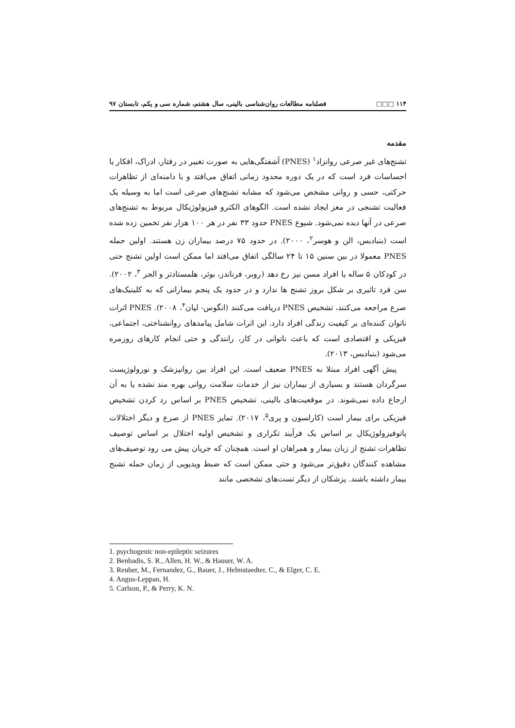۱۱۴ □□□ فصلنامه مطالعات روان‌شناسی بالینی، سال هشتم، شماره سی و یکم، تابستان ۹۷
مقدمه
تشنج‌های غیر صرعی روانزاد<sup>۱</sup> (PNES) آشفتگی‌هایی به صورت تغییر در رفتار، ادراک، افکار یا احساسات فرد است که در یک دوره محدود زمانی اتفاق می‌افتد و با دامنه‌ای از تظاهرات حرکتی، حسی و روانی مشخص می‌شود که مشابه تشنج‌های صرعی است اما به وسیله یک فعالیت تشنجی در مغز ایجاد نشده است. الگوهای الکترو فیزیولوژیکال مربوط به تشنج‌های صرعی در آنها دیده نمی‌شود. شیوع PNES حدود ۳۳ نفر در هر ۱۰۰ هزار نفر تخمین زده شده است (بنبادیس، الن و هوسر<sup>۲</sup>، ۲۰۰۰). در حدود ۷۵ درصد بیماران زن هستند. اولین حمله PNES معمولا در بین سنین ۱۵ تا ۲۴ سالگی اتفاق می‌افتد اما ممکن است اولین تشنج حتی در کودکان ۵ ساله یا افراد مسن نیز رخ دهد (روبر، فرناندز، بوئر، هلمستادتر و الجر <sup>۳</sup>، ۲۰۰۲). سن فرد تاثیری بر شکل بروز تشنج ها ندارد و در حدود یک پنجم بیمارانی که به کلینیک‌های صرع مراجعه می‌کنند، تشخیص PNES دریافت می‌کنند (انگوس- لپان<sup>۴</sup>، ۲۰۰۸). PNES اثرات ناتوان کننده‌ای بر کیفیت زندگی افراد دارد. این اثرات شامل پیامدهای روانشناختی، اجتماعی، فیزیکی و اقتصادی است که باعث ناتوانی در کار، رانندگی و حتی انجام کارهای روزمره می‌شود (بنبادیس، ۲۰۱۳).
پیش آگهی افراد مبتلا به PNES ضعیف است. این افراد بین روانپزشک و نورولوژیست سرگردان هستند و بسیاری از بیماران نیز از خدمات سلامت روانی بهره مند نشده یا به آن ارجاع داده نمی‌شوند. در موقعیت‌های بالینی، تشخیص PNES بر اساس رد کردن تشخیص فیزیکی برای بیمار است (کارلسون و پری<sup>۵</sup>، ۲۰۱۷). تمایز PNES از صرع و دیگر اختلالات پاتوفیزولوژیکال بر اساس یک فرآیند تکراری و تشخیص اولیه اختلال بر اساس توصیف تظاهرات تشنج از زبان بیمار و همراهان او است. همچنان که جریان پیش می رود توصیف‌های مشاهده کنندگان دقیق‌تر می‌شود و حتی ممکن است که ضبط ویدیویی از زمان حمله تشنج بیمار داشته باشند. پزشکان از دیگر تست‌های تشخصی مانند
1. psychogenic non-epileptic seizures
2. Benbadis, S. R., Allen, H. W., & Hauser, W. A.
3. Reuber, M., Fernandez, G., Bauer, J., Helmstaedter, C., & Elger, C. E.
4. Angus-Leppan, H.
5. Carlson, P., & Perry, K. N.